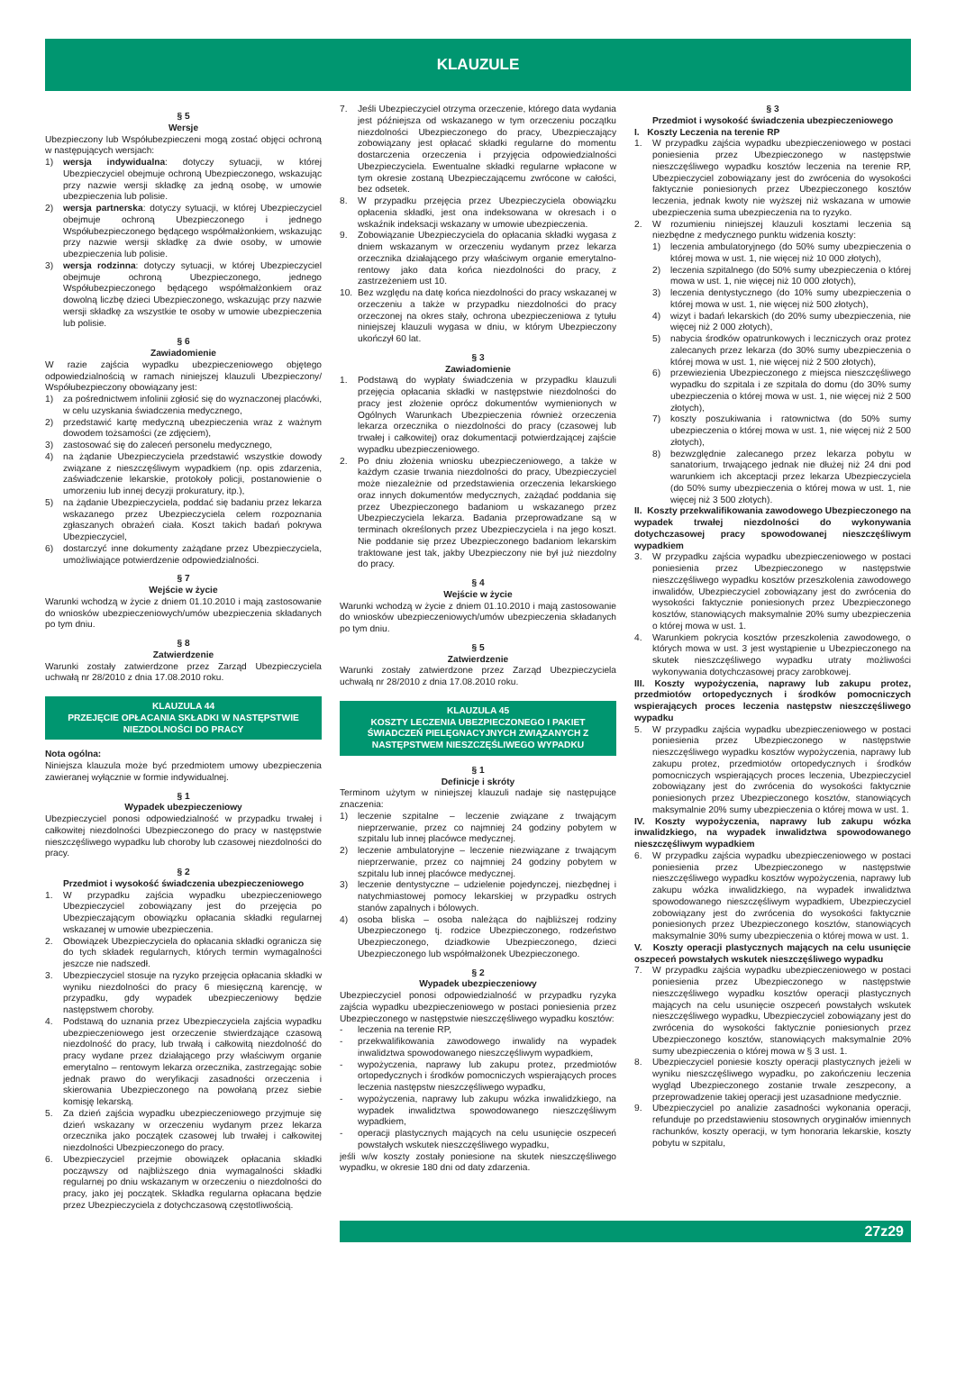KLAUZULE
§ 5
Wersje
Ubezpieczony lub Współubezpieczeni mogą zostać objęci ochroną w następujących wersjach:
1) wersja indywidualna: dotyczy sytuacji, w której Ubezpieczyciel obejmuje ochroną Ubezpieczonego, wskazując przy nazwie wersji składkę za jedną osobę, w umowie ubezpieczenia lub polisie.
2) wersja partnerska: dotyczy sytuacji, w której Ubezpieczyciel obejmuje ochroną Ubezpieczonego i jednego Współubezpieczonego będącego współmałżonkiem, wskazując przy nazwie wersji składkę za dwie osoby, w umowie ubezpieczenia lub polisie.
3) wersja rodzinna: dotyczy sytuacji, w której Ubezpieczyciel obejmuje ochroną Ubezpieczonego, jednego Współubezpieczonego będącego współmałżonkiem oraz dowolną liczbę dzieci Ubezpieczonego, wskazując przy nazwie wersji składkę za wszystkie te osoby w umowie ubezpieczenia lub polisie.
§ 6
Zawiadomienie
W razie zajścia wypadku ubezpieczeniowego objętego odpowiedzialnością w ramach niniejszej klauzuli Ubezpieczony/ Współubezpieczony obowiązany jest:
1) za pośrednictwem infolinii zgłosić się do wyznaczonej placówki, w celu uzyskania świadczenia medycznego,
2) przedstawić kartę medyczną ubezpieczenia wraz z ważnym dowodem tożsamości (ze zdjęciem),
3) zastosować się do zaleceń personelu medycznego,
4) na żądanie Ubezpieczyciela przedstawić wszystkie dowody związane z nieszczęśliwym wypadkiem (np. opis zdarzenia, zaświadczenie lekarskie, protokoły policji, postanowienie o umorzeniu lub innej decyzji prokuratury, itp.),
5) na żądanie Ubezpieczyciela, poddać się badaniu przez lekarza wskazanego przez Ubezpieczyciela celem rozpoznania zgłaszanych obrażeń ciała. Koszt takich badań pokrywa Ubezpieczyciel,
6) dostarczyć inne dokumenty zażądane przez Ubezpieczyciela, umożliwiające potwierdzenie odpowiedzialności.
§ 7
Wejście w życie
Warunki wchodzą w życie z dniem 01.10.2010 i mają zastosowanie do wniosków ubezpieczeniowych/umów ubezpieczenia składanych po tym dniu.
§ 8
Zatwierdzenie
Warunki zostały zatwierdzone przez Zarząd Ubezpieczyciela uchwałą nr 28/2010 z dnia 17.08.2010 roku.
KLAUZULA 44
PRZEJĘCIE OPŁACANIA SKŁADKI W NASTĘPSTWIE NIEZDOLNOŚCI DO PRACY
Nota ogólna:
Niniejsza klauzula może być przedmiotem umowy ubezpieczenia zawieranej wyłącznie w formie indywidualnej.
§ 1
Wypadek ubezpieczeniowy
Ubezpieczyciel ponosi odpowiedzialność w przypadku trwałej i całkowitej niezdolności Ubezpieczonego do pracy w następstwie nieszczęśliwego wypadku lub choroby lub czasowej niezdolności do pracy.
§ 2
Przedmiot i wysokość świadczenia ubezpieczeniowego
1. W przypadku zajścia wypadku ubezpieczeniowego Ubezpieczyciel zobowiązany jest do przejęcia po Ubezpieczającym obowiązku opłacania składki regularnej wskazanej w umowie ubezpieczenia.
2. Obowiązek Ubezpieczyciela do opłacania składki ogranicza się do tych składek regularnych, których termin wymagalności jeszcze nie nadszedł.
3. Ubezpieczyciel stosuje na ryzyko przejęcia opłacania składki w wyniku niezdolności do pracy 6 miesięczną karencję, w przypadku, gdy wypadek ubezpieczeniowy będzie następstwem choroby.
4. Podstawą do uznania przez Ubezpieczyciela zajścia wypadku ubezpieczeniowego jest orzeczenie stwierdzające czasową niezdolność do pracy, lub trwałą i całkowitą niezdolność do pracy wydane przez działającego przy właściwym organie emerytalno – rentowym lekarza orzecznika, zastrzegając sobie jednak prawo do weryfikacji zasadności orzeczenia i skierowania Ubezpieczonego na powołaną przez siebie komisję lekarską.
5. Za dzień zajścia wypadku ubezpieczeniowego przyjmuje się dzień wskazany w orzeczeniu wydanym przez lekarza orzecznika jako początek czasowej lub trwałej i całkowitej niezdolności Ubezpieczonego do pracy.
6. Ubezpieczyciel przejmie obowiązek opłacania składki począwszy od najbliższego dnia wymagalności składki regularnej po dniu wskazanym w orzeczeniu o niezdolności do pracy, jako jej początek. Składka regularna opłacana będzie przez Ubezpieczyciela z dotychczasową częstotliwością.
7. Jeśli Ubezpieczyciel otrzyma orzeczenie, którego data wydania jest późniejsza od wskazanego w tym orzeczeniu początku niezdolności Ubezpieczonego do pracy, Ubezpieczający zobowiązany jest opłacać składki regularne do momentu dostarczenia orzeczenia i przyjęcia odpowiedzialności Ubezpieczyciela. Ewentualne składki regularne wpłacone w tym okresie zostaną Ubezpieczającemu zwrócone w całości, bez odsetek.
8. W przypadku przejęcia przez Ubezpieczyciela obowiązku opłacenia składki, jest ona indeksowana w okresach i o wskaźnik indeksacji wskazany w umowie ubezpieczenia.
9. Zobowiązanie Ubezpieczyciela do opłacania składki wygasa z dniem wskazanym w orzeczeniu wydanym przez lekarza orzecznika działającego przy właściwym organie emerytalno-rentowy jako data końca niezdolności do pracy, z zastrzeżeniem ust 10.
10. Bez względu na datę końca niezdolności do pracy wskazanej w orzeczeniu a także w przypadku niezdolności do pracy orzeczonej na okres stały, ochrona ubezpieczeniowa z tytułu niniejszej klauzuli wygasa w dniu, w którym Ubezpieczony ukończył 60 lat.
§ 3
Zawiadomienie
1. Podstawą do wypłaty świadczenia w przypadku klauzuli przejęcia opłacania składki w następstwie niezdolności do pracy jest złożenie oprócz dokumentów wymienionych w Ogólnych Warunkach Ubezpieczenia również orzeczenia lekarza orzecznika o niezdolności do pracy (czasowej lub trwałej i całkowitej) oraz dokumentacji potwierdzającej zajście wypadku ubezpieczeniowego.
2. Po dniu złożenia wniosku ubezpieczeniowego, a także w każdym czasie trwania niezdolności do pracy, Ubezpieczyciel może niezależnie od przedstawienia orzeczenia lekarskiego oraz innych dokumentów medycznych, zażądać poddania się przez Ubezpieczonego badaniom u wskazanego przez Ubezpieczyciela lekarza. Badania przeprowadzane są w terminach określonych przez Ubezpieczyciela i na jego koszt. Nie poddanie się przez Ubezpieczonego badaniom lekarskim traktowane jest tak, jakby Ubezpieczony nie był już niezdolny do pracy.
§ 4
Wejście w życie
Warunki wchodzą w życie z dniem 01.10.2010 i mają zastosowanie do wniosków ubezpieczeniowych/umów ubezpieczenia składanych po tym dniu.
§ 5
Zatwierdzenie
Warunki zostały zatwierdzone przez Zarząd Ubezpieczyciela uchwałą nr 28/2010 z dnia 17.08.2010 roku.
KLAUZULA 45
KOSZTY LECZENIA UBEZPIECZONEGO I PAKIET ŚWIADCZEŃ PIELĘGNACYJNYCH ZWIĄZANYCH Z NASTĘPSTWEM NIESZCZĘŚLIWEGO WYPADKU
§ 1
Definicje i skróty
Terminom użytym w niniejszej klauzuli nadaje się następujące znaczenia:
1) leczenie szpitalne – leczenie związane z trwającym nieprzerwanie, przez co najmniej 24 godziny pobytem w szpitalu lub innej placówce medycznej.
2) leczenie ambulatoryjne – leczenie niezwiązane z trwającym nieprzerwanie, przez co najmniej 24 godziny pobytem w szpitalu lub innej placówce medycznej.
3) leczenie dentystyczne – udzielenie pojedynczej, niezbędnej i natychmiastowej pomocy lekarskiej w przypadku ostrych stanów zapalnych i bólowych.
4) osoba bliska – osoba należąca do najbliższej rodziny Ubezpieczonego tj. rodzice Ubezpieczonego, rodzeństwo Ubezpieczonego, dziadkowie Ubezpieczonego, dzieci Ubezpieczonego lub współmałżonek Ubezpieczonego.
§ 2
Wypadek ubezpieczeniowy
Ubezpieczyciel ponosi odpowiedzialność w przypadku ryzyka zajścia wypadku ubezpieczeniowego w postaci poniesienia przez Ubezpieczonego w następstwie nieszczęśliwego wypadku kosztów:
- leczenia na terenie RP,
- przekwalifikowania zawodowego inwalidy na wypadek inwalidztwa spowodowanego nieszczęśliwym wypadkiem,
- wypożyczenia, naprawy lub zakupu protez, przedmiotów ortopedycznych i środków pomocniczych wspierających proces leczenia następstw nieszczęśliwego wypadku,
- wypożyczenia, naprawy lub zakupu wózka inwalidzkiego, na wypadek inwalidztwa spowodowanego nieszczęśliwym wypadkiem,
- operacji plastycznych mających na celu usunięcie oszpeceń powstałych wskutek nieszczęśliwego wypadku,
jeśli w/w koszty zostały poniesione na skutek nieszczęśliwego wypadku, w okresie 180 dni od daty zdarzenia.
§ 3
Przedmiot i wysokość świadczenia ubezpieczeniowego
I. Koszty Leczenia na terenie RP
1. W przypadku zajścia wypadku ubezpieczeniowego w postaci poniesienia przez Ubezpieczonego w następstwie nieszczęśliwego wypadku kosztów leczenia na terenie RP, Ubezpieczyciel zobowiązany jest do zwrócenia do wysokości faktycznie poniesionych przez Ubezpieczonego kosztów leczenia, jednak kwoty nie wyższej niż wskazana w umowie ubezpieczenia suma ubezpieczenia na to ryzyko.
2. W rozumieniu niniejszej klauzuli kosztami leczenia są niezbędne z medycznego punktu widzenia koszty:
1) leczenia ambulatoryjnego (do 50% sumy ubezpieczenia o której mowa w ust. 1, nie więcej niż 10 000 złotych),
2) leczenia szpitalnego (do 50% sumy ubezpieczenia o której mowa w ust. 1, nie więcej niż 10 000 złotych),
3) leczenia dentystycznego (do 10% sumy ubezpieczenia o której mowa w ust. 1, nie więcej niż 500 złotych),
4) wizyt i badań lekarskich (do 20% sumy ubezpieczenia, nie więcej niż 2 000 złotych),
5) nabycia środków opatrunkowych i leczniczych oraz protez zalecanych przez lekarza (do 30% sumy ubezpieczenia o której mowa w ust. 1, nie więcej niż 2 500 złotych),
6) przewiezienia Ubezpieczonego z miejsca nieszczęśliwego wypadku do szpitala i ze szpitala do domu (do 30% sumy ubezpieczenia o której mowa w ust. 1, nie więcej niż 2 500 złotych),
7) koszty poszukiwania i ratownictwa (do 50% sumy ubezpieczenia o której mowa w ust. 1, nie więcej niż 2 500 złotych),
8) bezwzględnie zalecanego przez lekarza pobytu w sanatorium, trwającego jednak nie dłużej niż 24 dni pod warunkiem ich akceptacji przez lekarza Ubezpieczyciela (do 50% sumy ubezpieczenia o której mowa w ust. 1, nie więcej niż 3 500 złotych).
II. Koszty przekwalifikowania zawodowego Ubezpieczonego na wypadek trwałej niezdolności do wykonywania dotychczasowej pracy spowodowanej nieszczęśliwym wypadkiem
3. W przypadku zajścia wypadku ubezpieczeniowego w postaci poniesienia przez Ubezpieczonego w następstwie nieszczęśliwego wypadku kosztów przeszkolenia zawodowego inwalidów, Ubezpieczyciel zobowiązany jest do zwrócenia do wysokości faktycznie poniesionych przez Ubezpieczonego kosztów, stanowiących maksymalnie 20% sumy ubezpieczenia o której mowa w ust. 1.
4. Warunkiem pokrycia kosztów przeszkolenia zawodowego, o których mowa w ust. 3 jest wystąpienie u Ubezpieczonego na skutek nieszczęśliwego wypadku utraty możliwości wykonywania dotychczasowej pracy zarobkowej.
III. Koszty wypożyczenia, naprawy lub zakupu protez, przedmiotów ortopedycznych i środków pomocniczych wspierających proces leczenia następstw nieszczęśliwego wypadku
5. W przypadku zajścia wypadku ubezpieczeniowego w postaci poniesienia przez Ubezpieczonego w następstwie nieszczęśliwego wypadku kosztów wypożyczenia, naprawy lub zakupu protez, przedmiotów ortopedycznych i środków pomocniczych wspierających proces leczenia, Ubezpieczyciel zobowiązany jest do zwrócenia do wysokości faktycznie poniesionych przez Ubezpieczonego kosztów, stanowiących maksymalnie 20% sumy ubezpieczenia o której mowa w ust. 1.
IV. Koszty wypożyczenia, naprawy lub zakupu wózka inwalidzkiego, na wypadek inwalidztwa spowodowanego nieszczęśliwym wypadkiem
6. W przypadku zajścia wypadku ubezpieczeniowego w postaci poniesienia przez Ubezpieczonego w następstwie nieszczęśliwego wypadku kosztów wypożyczenia, naprawy lub zakupu wózka inwalidzkiego, na wypadek inwalidztwa spowodowanego nieszczęśliwym wypadkiem, Ubezpieczyciel zobowiązany jest do zwrócenia do wysokości faktycznie poniesionych przez Ubezpieczonego kosztów, stanowiących maksymalnie 30% sumy ubezpieczenia o której mowa w ust. 1.
V. Koszty operacji plastycznych mających na celu usunięcie oszpeceń powstałych wskutek nieszczęśliwego wypadku
7. W przypadku zajścia wypadku ubezpieczeniowego w postaci poniesienia przez Ubezpieczonego w następstwie nieszczęśliwego wypadku kosztów operacji plastycznych mających na celu usunięcie oszpeceń powstałych wskutek nieszczęśliwego wypadku, Ubezpieczyciel zobowiązany jest do zwrócenia do wysokości faktycznie poniesionych przez Ubezpieczonego kosztów, stanowiących maksymalnie 20% sumy ubezpieczenia o której mowa w § 3 ust. 1.
8. Ubezpieczyciel poniesie koszty operacji plastycznych jeżeli w wyniku nieszczęśliwego wypadku, po zakończeniu leczenia wygląd Ubezpieczonego zostanie trwale zeszpecony, a przeprowadzenie takiej operacji jest uzasadnione medycznie.
9. Ubezpieczyciel po analizie zasadności wykonania operacji, refunduje po przedstawieniu stosownych oryginałów imiennych rachunków, koszty operacji, w tym honoraria lekarskie, koszty pobytu w szpitalu,
27z29